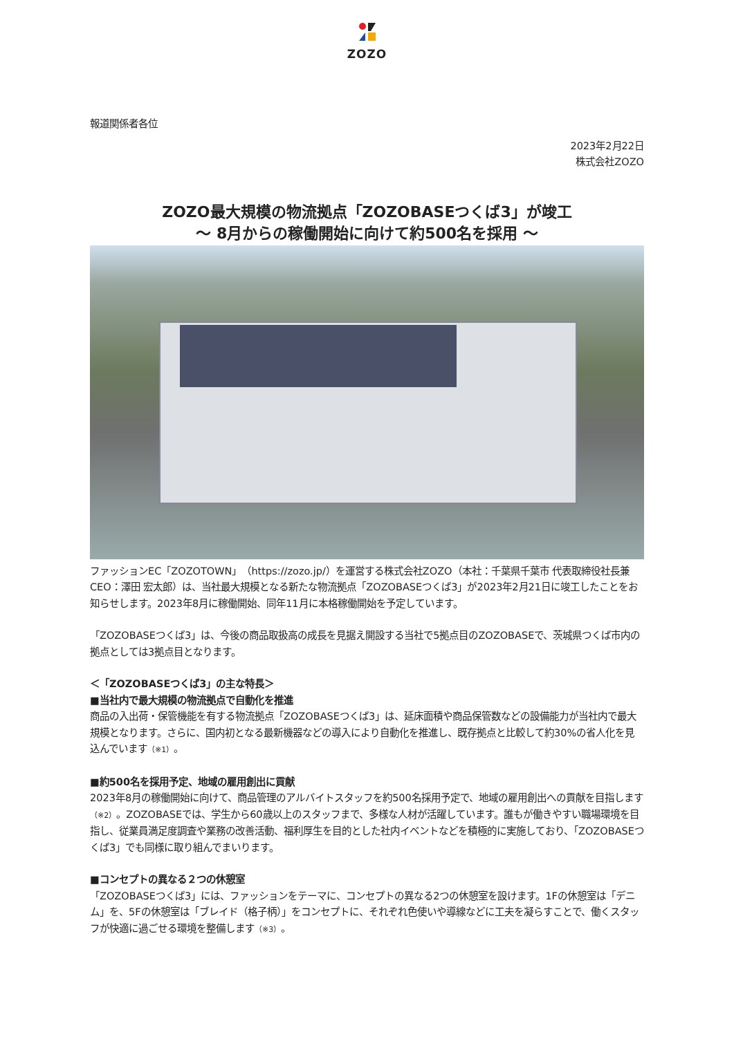ZOZO
報道関係者各位
2023年2月22日
株式会社ZOZO
ZOZO最大規模の物流拠点「ZOZOBASEつくば3」が竣工
～ 8月からの稼働開始に向けて約500名を採用 ～
ファッションEC「ZOZOTOWN」（https://zozo.jp/）を運営する株式会社ZOZO（本社：千葉県千葉市 代表取締役社長兼CEO：澤田 宏太郎）は、当社最大規模となる新たな物流拠点「ZOZOBASEつくば3」が2023年2月21日に竣工したことをお知らせします。2023年8月に稼働開始、同年11月に本格稼働開始を予定しています。
「ZOZOBASEつくば3」は、今後の商品取扱高の成長を見据え開設する当社で5拠点目のZOZOBASEで、茨城県つくば市内の拠点としては3拠点目となります。
＜「ZOZOBASEつくば3」の主な特長＞
■当社内で最大規模の物流拠点で自動化を推進
商品の入出荷・保管機能を有する物流拠点「ZOZOBASEつくば3」は、延床面積や商品保管数などの設備能力が当社内で最大規模となります。さらに、国内初となる最新機器などの導入により自動化を推進し、既存拠点と比較して約30%の省人化を見込んでいます（※1）。
■約500名を採用予定、地域の雇用創出に貢献
2023年8月の稼働開始に向けて、商品管理のアルバイトスタッフを約500名採用予定で、地域の雇用創出への貢献を目指します（※2）。ZOZOBASEでは、学生から60歳以上のスタッフまで、多様な人材が活躍しています。誰もが働きやすい職場環境を目指し、従業員満足度調査や業務の改善活動、福利厚生を目的とした社内イベントなどを積極的に実施しており、「ZOZOBASEつくば3」でも同様に取り組んでまいります。
■コンセプトの異なる２つの休憩室
「ZOZOBASEつくば3」には、ファッションをテーマに、コンセプトの異なる2つの休憩室を設けます。1Fの休憩室は「デニム」を、5Fの休憩室は「ブレイド（格子柄）」をコンセプトに、それぞれ色使いや導線などに工夫を凝らすことで、働くスタッフが快適に過ごせる環境を整備します（※3）。